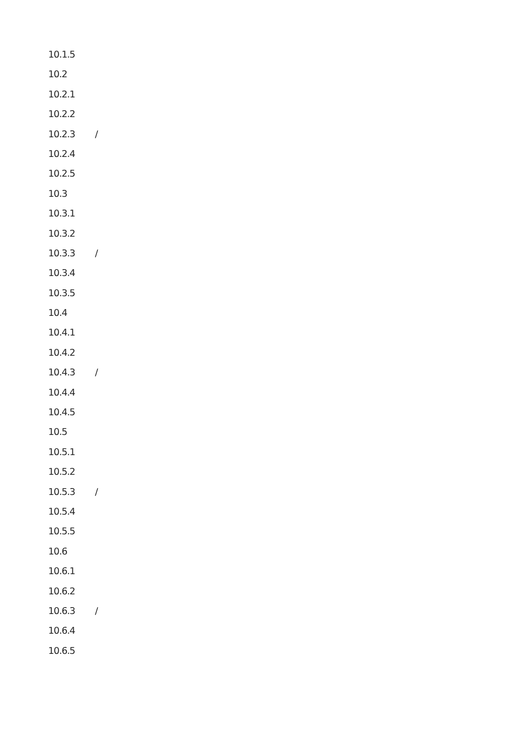10.1.5
10.2
10.2.1
10.2.2
10.2.3 /
10.2.4
10.2.5
10.3
10.3.1
10.3.2
10.3.3 /
10.3.4
10.3.5
10.4
10.4.1
10.4.2
10.4.3 /
10.4.4
10.4.5
10.5
10.5.1
10.5.2
10.5.3 /
10.5.4
10.5.5
10.6
10.6.1
10.6.2
10.6.3 /
10.6.4
10.6.5